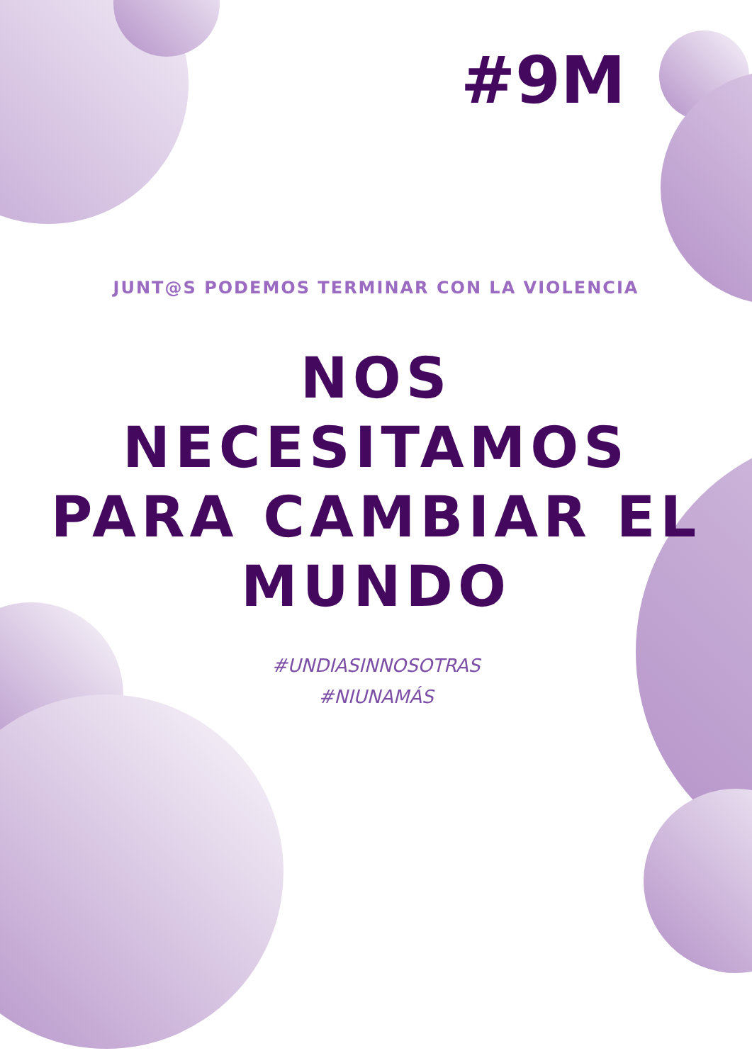#9M
JUNT@S PODEMOS TERMINAR CON LA VIOLENCIA
NOS NECESITAMOS PARA CAMBIAR EL MUNDO
#UNDIASINNOSOTRAS
#NIUNAMÁS